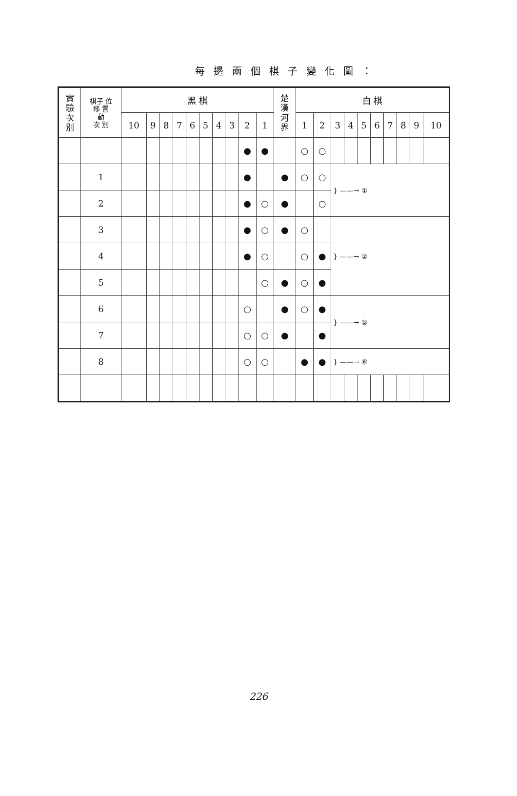每邊兩個棋子變化圖：
| 實 驗 次 別 | 棋子 位 移 置 動 次 別 | 黑 棋 | | | | | | | | | | 楚 漢 河 界 | 白 棋 | | | | | | | | | |
| --- | --- | --- | --- | --- | --- | --- | --- | --- | --- | --- | --- | --- | --- | --- | --- | --- | --- | --- | --- | --- | --- | --- |
| | | 10 | 9 | 8 | 7 | 6 | 5 | 4 | 3 | 2 | 1 | | 1 | 2 | 3 | 4 | 5 | 6 | 7 | 8 | 9 | 10 |
| | | | | | | | | | | ● | ● | | ○ | ○ | | | | | | | | |
| | 1 | | | | | | | | | ● | | ● | ○ | ○ | } ——→ ① | | | | | | | |
| | 2 | | | | | | | | | ● | ○ | ● | | ○ | | | | | | | | |
| | 3 | | | | | | | | | ● | ○ | ● | ○ | | } ——→ ② | | | | | | | |
| | 4 | | | | | | | | | ● | ○ | | ○ | ● | | | | | | | | |
| | 5 | | | | | | | | | | ○ | ● | ○ | ● | | | | | | | | |
| | 6 | | | | | | | | | ○ | | ● | ○ | ● | } ——→ ⑤ | | | | | | | |
| | 7 | | | | | | | | | ○ | ○ | ● | | ● | | | | | | | | |
| | 8 | | | | | | | | | ○ | ○ | | ● | ● | } ——→ ⑥ | | | | | | | |
226